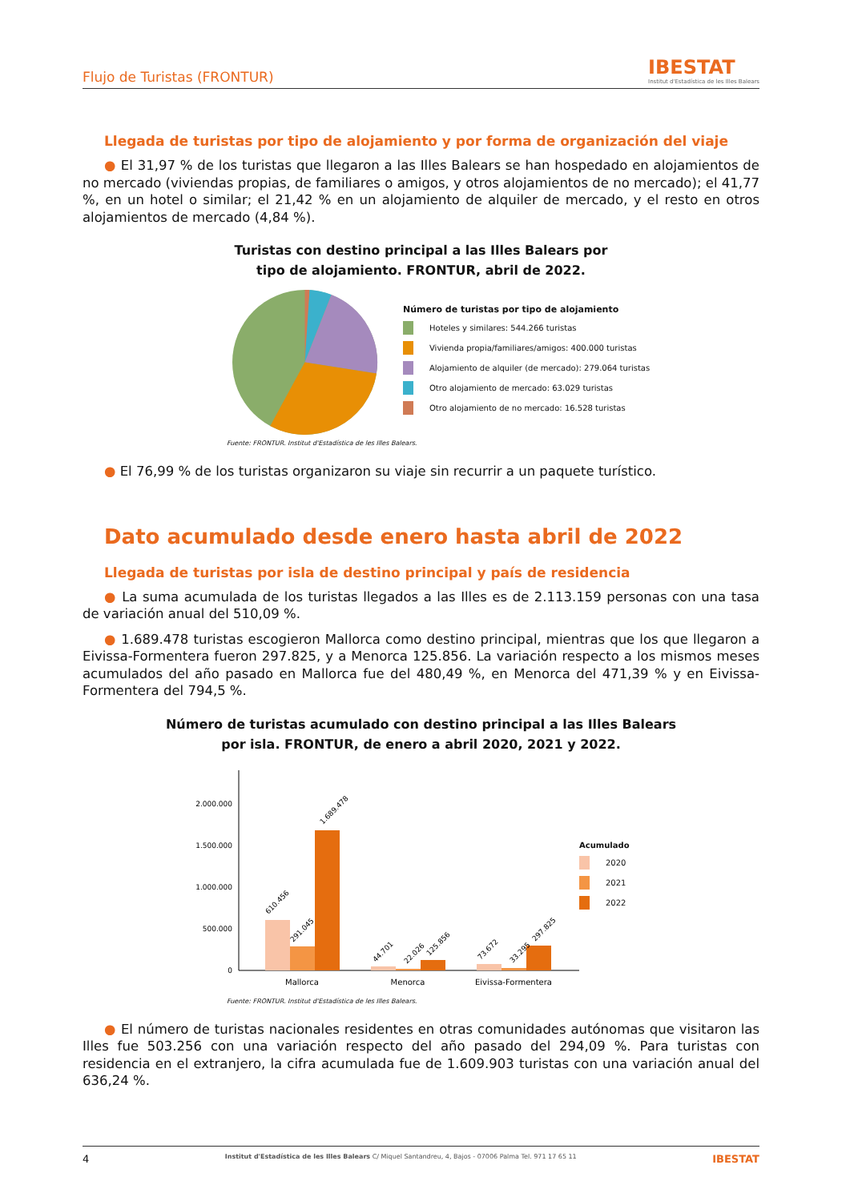Flujo de Turistas (FRONTUR) IBESTAT
Institut d'Estadística de les Illes Balears
Llegada de turistas por tipo de alojamiento y por forma de organización del viaje
● El 31,97 % de los turistas que llegaron a las Illes Balears se han hospedado en alojamientos de no mercado (viviendas propias, de familiares o amigos, y otros alojamientos de no mercado); el 41,77 %, en un hotel o similar; el 21,42 % en un alojamiento de alquiler de mercado, y el resto en otros alojamientos de mercado (4,84 %).
Turistas con destino principal a las Illes Balears por
tipo de alojamiento. FRONTUR, abril de 2022.
Número de turistas por tipo de alojamiento
Hoteles y similares: 544.266 turistas
Vivienda propia/familiares/amigos: 400.000 turistas
Alojamiento de alquiler (de mercado): 279.064 turistas
Otro alojamiento de mercado: 63.029 turistas
Otro alojamiento de no mercado: 16.528 turistas
Fuente: FRONTUR. Institut d'Estadística de les Illes Balears.
● El 76,99 % de los turistas organizaron su viaje sin recurrir a un paquete turístico.
Dato acumulado desde enero hasta abril de 2022
Llegada de turistas por isla de destino principal y país de residencia
● La suma acumulada de los turistas llegados a las Illes es de 2.113.159 personas con una tasa de variación anual del 510,09 %.
● 1.689.478 turistas escogieron Mallorca como destino principal, mientras que los que llegaron a Eivissa-Formentera fueron 297.825, y a Menorca 125.856. La variación respecto a los mismos meses acumulados del año pasado en Mallorca fue del 480,49 %, en Menorca del 471,39 % y en Eivissa-Formentera del 794,5 %.
Número de turistas acumulado con destino principal a las Illes Balears
por isla. FRONTUR, de enero a abril 2020, 2021 y 2022.
0
500.000
1.000.000
1.500.000
2.000.000
610.456
291.045
1.689.478
44.701
22.026
125.856
73.672
33.295
297.825
Mallorca
Menorca
Eivissa-Formentera
Acumulado
2020
2021
2022
Fuente: FRONTUR. Institut d'Estadística de les Illes Balears.
● El número de turistas nacionales residentes en otras comunidades autónomas que visitaron las Illes fue 503.256 con una variación respecto del año pasado del 294,09 %. Para turistas con residencia en el extranjero, la cifra acumulada fue de 1.609.903 turistas con una variación anual del 636,24 %.
4 Institut d'Estadística de les Illes Balears C/ Miquel Santandreu, 4, Bajos - 07006 Palma Tel. 971 17 65 11 IBESTAT